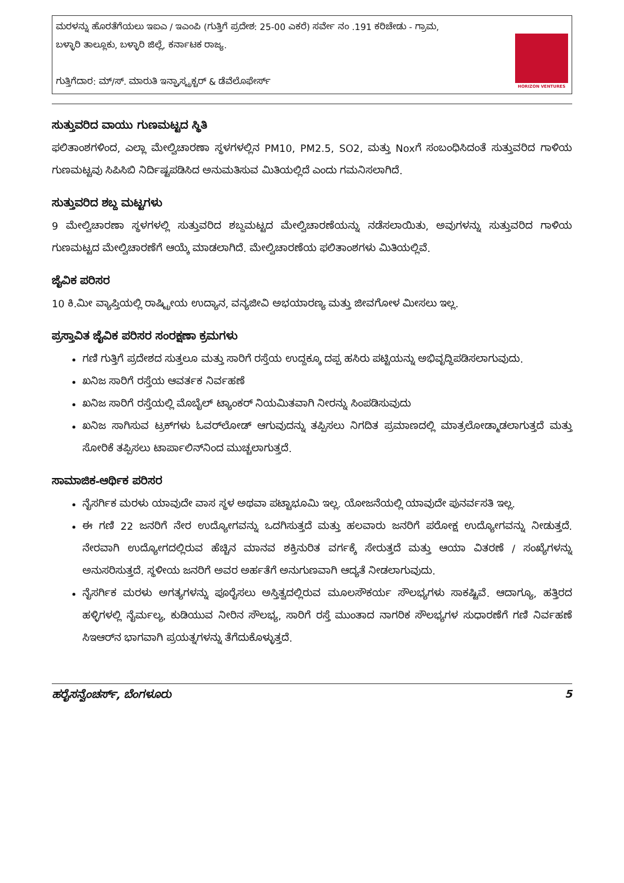ಮರಳನ್ನು ಹೊರತೆಗೆಯಲು ಇಐಎ / ಇಎಂಪಿ (ಗುತ್ತಿಗೆ ಪ್ರದೇಶ: 25-00 ಎಕರೆ) ಸರ್ವೇ ನಂ .191 ಕರಿಚೇಡು - ಗ್ರಾಮ,
ಬಳ್ಳಾರಿ ತಾಲ್ಲೂಕು, ಬಳ್ಳಾರಿ ಜಿಲ್ಲೆ, ಕರ್ನಾಟಕ ರಾಜ್ಯ.
ಗುತ್ತಿಗೆದಾರ: ಮ್/ಸ್. ಮಾರುತಿ ಇನ್ಫ್ರಾಸ್ಟ್ರಕ್ಚರ್ & ಡೆವೆಲೊಫೇರ್ಸ್
HORIZON VENTURES
ಸುತ್ತುವರಿದ ವಾಯು ಗುಣಮಟ್ಟದ ಸ್ಥಿತಿ
ಫಲಿತಾಂಶಗಳಿಂದ, ಎಲ್ಲಾ ಮೇಲ್ವಿಚಾರಣಾ ಸ್ಥಳಗಳಲ್ಲಿನ PM10, PM2.5, SO2, ಮತ್ತು Noxಗೆ ಸಂಬಂಧಿಸಿದಂತೆ ಸುತ್ತುವರಿದ ಗಾಳಿಯ ಗುಣಮಟ್ಟವು ಸಿಪಿಸಿಬಿ ನಿರ್ದಿಷ್ಟಪಡಿಸಿದ ಅನುಮತಿಸುವ ಮಿತಿಯಲ್ಲಿದೆ ಎಂದು ಗಮನಿಸಲಾಗಿದೆ.
ಸುತ್ತುವರಿದ ಶಬ್ದ ಮಟ್ಟಗಳು
9 ಮೇಲ್ವಿಚಾರಣಾ ಸ್ಥಳಗಳಲ್ಲಿ ಸುತ್ತುವರಿದ ಶಬ್ದಮಟ್ಟದ ಮೇಲ್ವಿಚಾರಣೆಯನ್ನು ನಡೆಸಲಾಯಿತು, ಅವುಗಳನ್ನು ಸುತ್ತುವರಿದ ಗಾಳಿಯ ಗುಣಮಟ್ಟದ ಮೇಲ್ವಿಚಾರಣೆಗೆ ಆಯ್ಕೆ ಮಾಡಲಾಗಿದೆ. ಮೇಲ್ವಿಚಾರಣೆಯ ಫಲಿತಾಂಶಗಳು ಮಿತಿಯಲ್ಲಿವೆ.
ಜೈವಿಕ ಪರಿಸರ
10 ಕಿ.ಮೀ ವ್ಯಾಪ್ತಿಯಲ್ಲಿ ರಾಷ್ಟ್ರೀಯ ಉದ್ಯಾನ, ವನ್ಯಜೀವಿ ಅಭಯಾರಣ್ಯ ಮತ್ತು ಜೀವಗೋಳ ಮೀಸಲು ಇಲ್ಲ.
ಪ್ರಸ್ತಾವಿತ ಜೈವಿಕ ಪರಿಸರ ಸಂರಕ್ಷಣಾ ಕ್ರಮಗಳು
ಗಣಿ ಗುತ್ತಿಗೆ ಪ್ರದೇಶದ ಸುತ್ತಲೂ ಮತ್ತು ಸಾರಿಗೆ ರಸ್ತೆಯ ಉದ್ದಕ್ಕೂ ದಪ್ಪ ಹಸಿರು ಪಟ್ಟಿಯನ್ನು ಅಭಿವೃದ್ಧಿಪಡಿಸಲಾಗುವುದು.
ಖನಿಜ ಸಾರಿಗೆ ರಸ್ತೆಯ ಆವರ್ತಕ ನಿರ್ವಹಣೆ
ಖನಿಜ ಸಾರಿಗೆ ರಸ್ತೆಯಲ್ಲಿ ಮೊಬೈಲ್ ಟ್ಯಾಂಕರ್ ನಿಯಮಿತವಾಗಿ ನೀರನ್ನು ಸಿಂಪಡಿಸುವುದು
ಖನಿಜ ಸಾಗಿಸುವ ಟ್ರಕ್‌ಗಳು ಓವರ್‌ಲೋಡ್ ಆಗುವುದನ್ನು ತಪ್ಪಿಸಲು ನಿಗದಿತ ಪ್ರಮಾಣದಲ್ಲಿ ಮಾತ್ರಲೋಡ್ಮಾಡಲಾಗುತ್ತದೆ ಮತ್ತು ಸೋರಿಕೆ ತಪ್ಪಿಸಲು ಟಾರ್ಪಾಲಿನ್‌ನಿಂದ ಮುಚ್ಚಲಾಗುತ್ತದೆ.
ಸಾಮಾಜಿಕ-ಆರ್ಥಿಕ ಪರಿಸರ
ನೈಸರ್ಗಿಕ ಮರಳು ಯಾವುದೇ ವಾಸ ಸ್ಥಳ ಅಥವಾ ಪಟ್ಟಾಭೂಮಿ ಇಲ್ಲ. ಯೋಜನೆಯಲ್ಲಿ ಯಾವುದೇ ಪುನರ್ವಸತಿ ಇಲ್ಲ.
ಈ ಗಣಿ 22 ಜನರಿಗೆ ನೇರ ಉದ್ಯೋಗವನ್ನು ಒದಗಿಸುತ್ತದೆ ಮತ್ತು ಹಲವಾರು ಜನರಿಗೆ ಪರೋಕ್ಷ ಉದ್ಯೋಗವನ್ನು ನೀಡುತ್ತದೆ. ನೇರವಾಗಿ ಉದ್ಯೋಗದಲ್ಲಿರುವ ಹೆಚ್ಚಿನ ಮಾನವ ಶಕ್ತಿನುರಿತ ವರ್ಗಕ್ಕೆ ಸೇರುತ್ತದೆ ಮತ್ತು ಆಯಾ ವಿತರಣೆ / ಸಂಖ್ಯೆಗಳನ್ನು ಅನುಸರಿಸುತ್ತದೆ. ಸ್ಥಳೀಯ ಜನರಿಗೆ ಅವರ ಅರ್ಹತೆಗೆ ಅನುಗುಣವಾಗಿ ಆದ್ಯತೆ ನೀಡಲಾಗುವುದು.
ನೈಸರ್ಗಿಕ ಮರಳು ಅಗತ್ಯಗಳನ್ನು ಪೂರೈಸಲು ಅಸ್ತಿತ್ವದಲ್ಲಿರುವ ಮೂಲಸೌಕರ್ಯ ಸೌಲಭ್ಯಗಳು ಸಾಕಷ್ಟಿವೆ. ಆದಾಗ್ಯೂ, ಹತ್ತಿರದ ಹಳ್ಳಿಗಳಲ್ಲಿ ನೈರ್ಮಲ್ಯ, ಕುಡಿಯುವ ನೀರಿನ ಸೌಲಭ್ಯ, ಸಾರಿಗೆ ರಸ್ತೆ ಮುಂತಾದ ನಾಗರಿಕ ಸೌಲಭ್ಯಗಳ ಸುಧಾರಣೆಗೆ ಗಣಿ ನಿರ್ವಹಣೆ ಸಿಇಆರ್‌ನ ಭಾಗವಾಗಿ ಪ್ರಯತ್ನಗಳನ್ನು ತೆಗೆದುಕೊಳ್ಳುತ್ತದೆ.
ಹರೈಸನ್ವೆಂಚರ್ಸ್, ಬೆಂಗಳೂರು 5